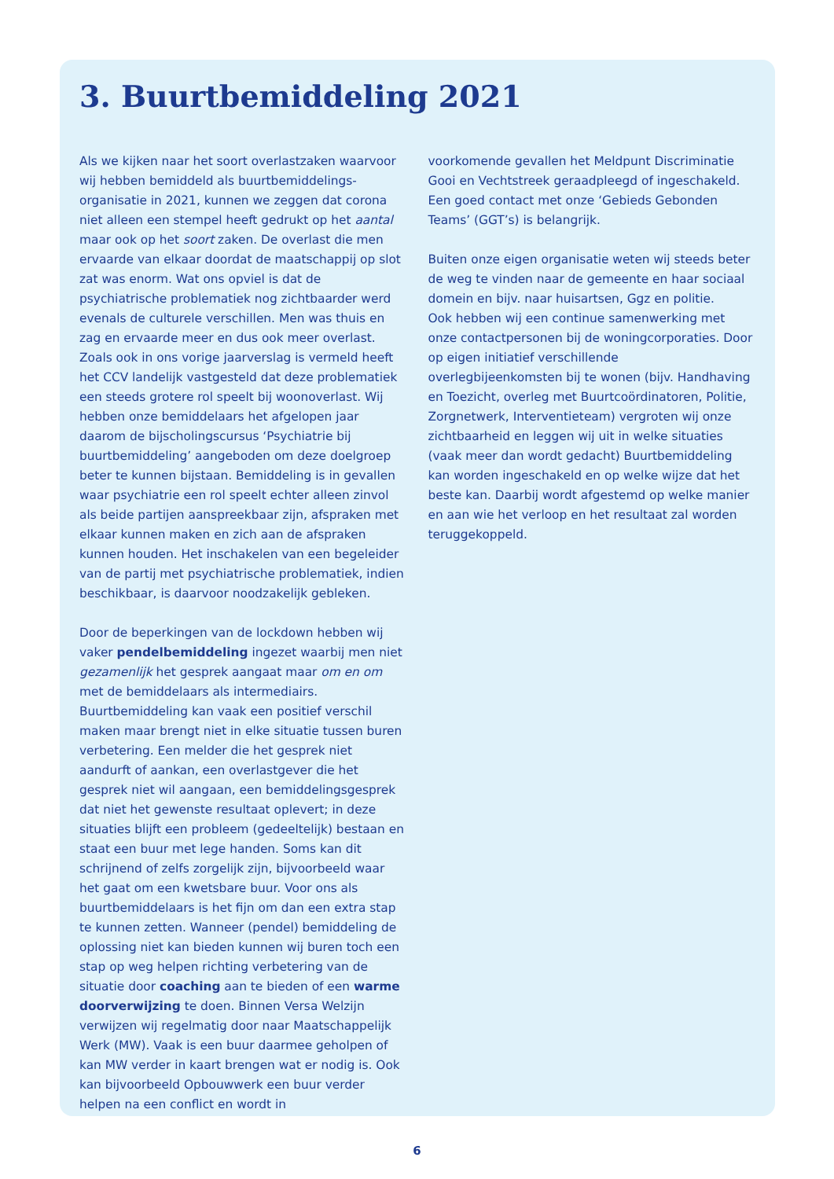3. Buurtbemiddeling 2021
Als we kijken naar het soort overlastzaken waarvoor wij hebben bemiddeld als buurtbemiddelings-organisatie in 2021, kunnen we zeggen dat corona niet alleen een stempel heeft gedrukt op het aantal maar ook op het soort zaken. De overlast die men ervaarde van elkaar doordat de maatschappij op slot zat was enorm. Wat ons opviel is dat de psychiatrische problematiek nog zichtbaarder werd evenals de culturele verschillen. Men was thuis en zag en ervaarde meer en dus ook meer overlast. Zoals ook in ons vorige jaarverslag is vermeld heeft het CCV landelijk vastgesteld dat deze problematiek een steeds grotere rol speelt bij woonoverlast. Wij hebben onze bemiddelaars het afgelopen jaar daarom de bijscholingscursus ‘Psychiatrie bij buurtbemiddeling’ aangeboden om deze doelgroep beter te kunnen bijstaan. Bemiddeling is in gevallen waar psychiatrie een rol speelt echter alleen zinvol als beide partijen aanspreekbaar zijn, afspraken met elkaar kunnen maken en zich aan de afspraken kunnen houden. Het inschakelen van een begeleider van de partij met psychiatrische problematiek, indien beschikbaar, is daarvoor noodzakelijk gebleken.
Door de beperkingen van de lockdown hebben wij vaker pendelbemiddeling ingezet waarbij men niet gezamenlijk het gesprek aangaat maar om en om met de bemiddelaars als intermediairs. Buurtbemiddeling kan vaak een positief verschil maken maar brengt niet in elke situatie tussen buren verbetering. Een melder die het gesprek niet aandurft of aankan, een overlastgever die het gesprek niet wil aangaan, een bemiddelingsgesprek dat niet het gewenste resultaat oplevert; in deze situaties blijft een probleem (gedeeltelijk) bestaan en staat een buur met lege handen. Soms kan dit schrijnend of zelfs zorgelijk zijn, bijvoorbeeld waar het gaat om een kwetsbare buur. Voor ons als buurtbemiddelaars is het fijn om dan een extra stap te kunnen zetten. Wanneer (pendel) bemiddeling de oplossing niet kan bieden kunnen wij buren toch een stap op weg helpen richting verbetering van de situatie door coaching aan te bieden of een warme doorverwijzing te doen. Binnen Versa Welzijn verwijzen wij regelmatig door naar Maatschappelijk Werk (MW). Vaak is een buur daarmee geholpen of kan MW verder in kaart brengen wat er nodig is. Ook kan bijvoorbeeld Opbouwwerk een buur verder helpen na een conflict en wordt in
voorkomende gevallen het Meldpunt Discriminatie Gooi en Vechtstreek geraadpleegd of ingeschakeld. Een goed contact met onze ‘Gebieds Gebonden Teams’ (GGT’s) is belangrijk.
Buiten onze eigen organisatie weten wij steeds beter de weg te vinden naar de gemeente en haar sociaal domein en bijv. naar huisartsen, Ggz en politie.
Ook hebben wij een continue samenwerking met onze contactpersonen bij de woningcorporaties. Door op eigen initiatief verschillende overlegbijeenkomsten bij te wonen (bijv. Handhaving en Toezicht, overleg met Buurtcoördinatoren, Politie, Zorgnetwerk, Interventieteam) vergroten wij onze zichtbaarheid en leggen wij uit in welke situaties (vaak meer dan wordt gedacht) Buurtbemiddeling kan worden ingeschakeld en op welke wijze dat het beste kan. Daarbij wordt afgestemd op welke manier en aan wie het verloop en het resultaat zal worden teruggekoppeld.
6